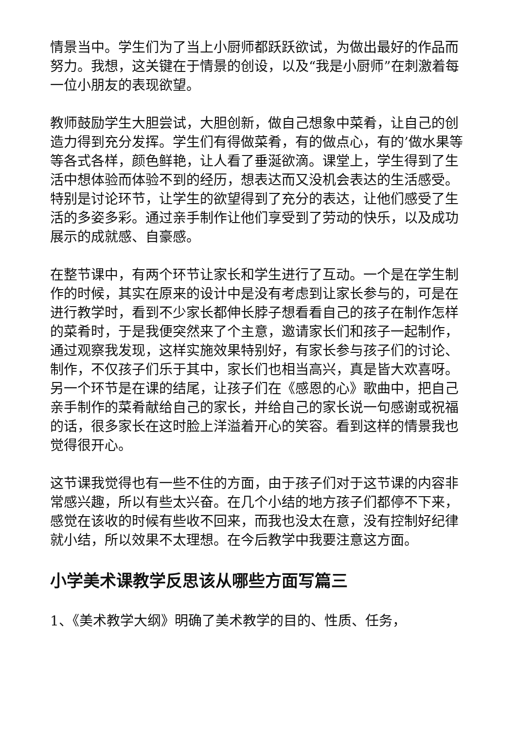情景当中。学生们为了当上小厨师都跃跃欲试，为做出最好的作品而努力。我想，这关键在于情景的创设，以及“我是小厨师”在刺激着每一位小朋友的表现欲望。
教师鼓励学生大胆尝试，大胆创新，做自己想象中菜肴，让自己的创造力得到充分发挥。学生们有得做菜肴，有的做点心，有的’做水果等等各式各样，颜色鲜艳，让人看了垂涎欲滴。课堂上，学生得到了生活中想体验而体验不到的经历，想表达而又没机会表达的生活感受。特别是讨论环节，让学生的欲望得到了充分的表达，让他们感受了生活的多姿多彩。通过亲手制作让他们享受到了劳动的快乐，以及成功展示的成就感、自豪感。
在整节课中，有两个环节让家长和学生进行了互动。一个是在学生制作的时候，其实在原来的设计中是没有考虑到让家长参与的，可是在进行教学时，看到不少家长都伸长脖子想看看自己的孩子在制作怎样的菜肴时，于是我便突然来了个主意，邀请家长们和孩子一起制作，通过观察我发现，这样实施效果特别好，有家长参与孩子们的讨论、制作，不仅孩子们乐于其中，家长们也相当高兴，真是皆大欢喜呀。另一个环节是在课的结尾，让孩子们在《感恩的心》歌曲中，把自己亲手制作的菜肴献给自己的家长，并给自己的家长说一句感谢或祝福的话，很多家长在这时脸上洋溢着开心的笑容。看到这样的情景我也觉得很开心。
这节课我觉得也有一些不住的方面，由于孩子们对于这节课的内容非常感兴趣，所以有些太兴奋。在几个小结的地方孩子们都停不下来，感觉在该收的时候有些收不回来，而我也没太在意，没有控制好纪律就小结，所以效果不太理想。在今后教学中我要注意这方面。
小学美术课教学反思该从哪些方面写篇三
1、《美术教学大纲》明确了美术教学的目的、性质、任务，